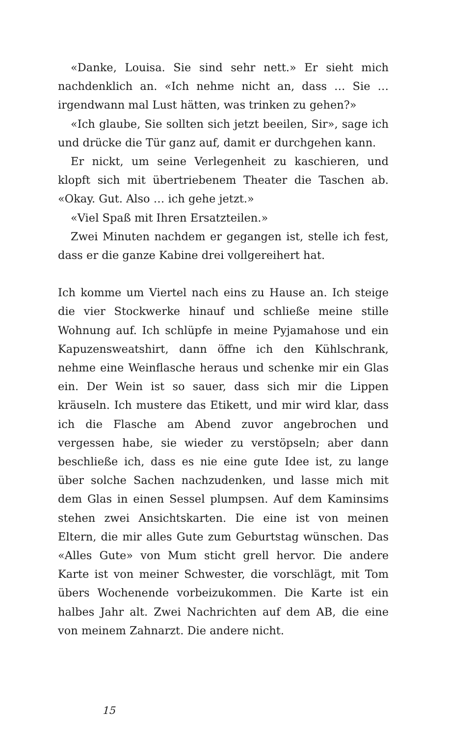«Danke, Louisa. Sie sind sehr nett.» Er sieht mich nachdenklich an. «Ich nehme nicht an, dass … Sie … irgendwann mal Lust hätten, was trinken zu gehen?»
«Ich glaube, Sie sollten sich jetzt beeilen, Sir», sage ich und drücke die Tür ganz auf, damit er durchgehen kann.
Er nickt, um seine Verlegenheit zu kaschieren, und klopft sich mit übertriebenem Theater die Taschen ab. «Okay. Gut. Also … ich gehe jetzt.»
«Viel Spaß mit Ihren Ersatzteilen.»
Zwei Minuten nachdem er gegangen ist, stelle ich fest, dass er die ganze Kabine drei vollgereihert hat.
Ich komme um Viertel nach eins zu Hause an. Ich steige die vier Stockwerke hinauf und schließe meine stille Wohnung auf. Ich schlüpfe in meine Pyjamahose und ein Kapuzensweatshirt, dann öffne ich den Kühlschrank, nehme eine Weinflasche heraus und schenke mir ein Glas ein. Der Wein ist so sauer, dass sich mir die Lippen kräuseln. Ich mustere das Etikett, und mir wird klar, dass ich die Flasche am Abend zuvor angebrochen und vergessen habe, sie wieder zu verstöpseln; aber dann beschließe ich, dass es nie eine gute Idee ist, zu lange über solche Sachen nachzudenken, und lasse mich mit dem Glas in einen Sessel plumpsen. Auf dem Kaminsims stehen zwei Ansichtskarten. Die eine ist von meinen Eltern, die mir alles Gute zum Geburtstag wünschen. Das «Alles Gute» von Mum sticht grell hervor. Die andere Karte ist von meiner Schwester, die vorschlägt, mit Tom übers Wochenende vorbeizukommen. Die Karte ist ein halbes Jahr alt. Zwei Nachrichten auf dem AB, die eine von meinem Zahnarzt. Die andere nicht.
15